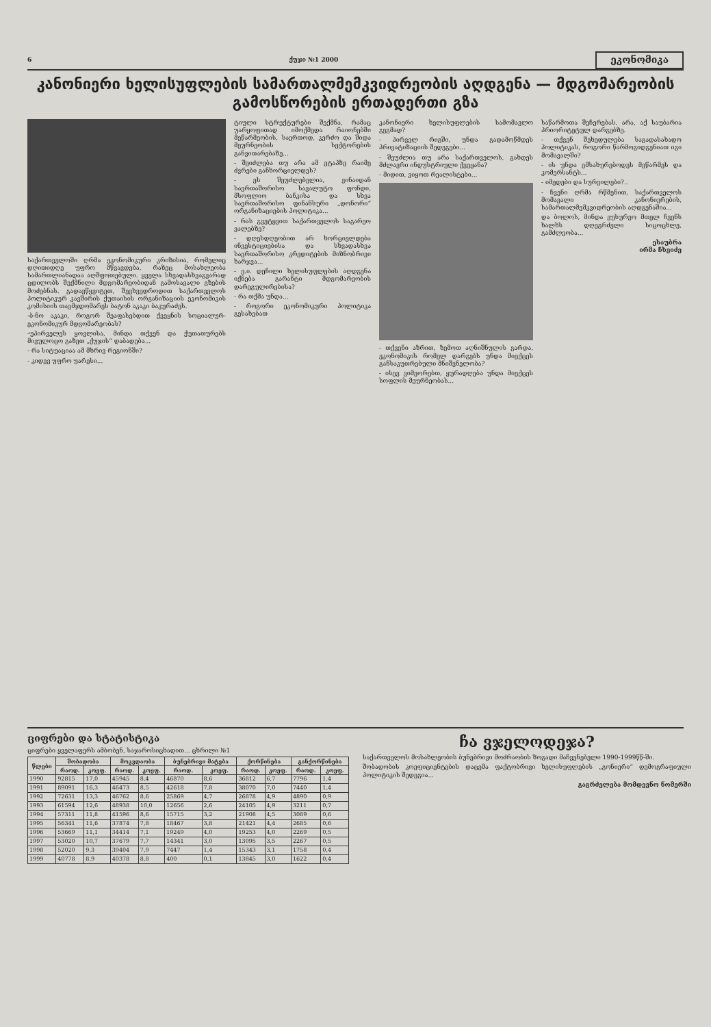6 ქუჯი №1 2000 ეკონომიკა
კანონიერი ხელისუფლების სამართალმემკვიდრეობის აღდგენა — მდგომარეობის გამოსწორების ერთადერთი გზა
საქართველოში ღრმა ეკონომიკური კრიზისია, რომელიც დღითიდღე უფრო მწვავდება, რაზეც მოსახლეობა სამართლიანადაა აღშფოთებული. ყველა სხვადასხვაგვარად ცდილობს შექმნილი მდგომარეობიდან გამოსავალი გზების მოძებნას. გადავწყვიტეთ, შევხვედროდით საქართველოს პოლიტიკურ კავშირის ქუთაისის ორგანიზაციის ეკონომიკის კომისიის თავმჯდომარეს ბატონ აკაკი ბაკურაძეს.
-ბ-ნო აკაკი, როგორ შეაფასებდით ქვეყნის სოციალურ-ეკონომიკურ მდგომარეობას?
-უპირველეს ყოვლისა, მინდა თქვენ და ქუთათურებს მივულოცო გაზეთ „ქუჯის“ დაბადება...
- რა სიტუაციაა ამ მხრივ რეგიონში?
- კიდევ უფრო უარესი...
ტიული სტრუქტურები შექმნა, რამაც უარყოფითად იმოქმედა რაიონებში მეწარმეობის, საერთოდ, კერძო და შიდა მეურნეობის სექტორების განვითარებაზე...
- შეიძლება თუ არა ამ ეტაპზე რაიმე ძვრები განხორციელდეს?
- ეს შეუძლებელია, ვინაიდან საერთაშორისო სავალუტო ფონდი, მსოფლიო ბანკისა და სხვა საერთაშორისო ფინანსური „დონორი“ ორგანიზაციების პოლიტიკა...
- რას გვეტყვით საქართველოს საგარეო ვალებზე?
- დღესდღეობით არ ხორციელდება ინვესტიციებისა და სხვადასხვა საერთაშორისო კრედიტების მიზნობრივი ხარჯვა...
- ე.ი. დეჩილი ხელისუფლების აღდგენა იქნება გარანტი მდგომარეობის დარეგულირებისა?
- რა თქმა უნდა...
- როგორი ეკონომიკური პოლიტიკა გესახებათ
კანონიერი ხელისუფლების სამომავლო გეგმად?
- პირველ რიგში, უნდა გადამოწმდეს პრივატიზაციის შედეგები...
- შეუძლია თუ არა საქართველოს, გახდეს მძლავრი ინდუსტრიული ქვეყანა?
- მიდით, ვიყოთ რეალისტები...
- თქვენი აზრით, ზემოთ აღნიშნულის გარდა, ეკონომიკის რომელ დარგებს უნდა მიექცეს განსაკუთრებული მნიშვნელობა?
- ისევ ვიმეორებთ, ყურადღება უნდა მიექცეს სოფლის მეურნეობას...
საწარმოთა შეჩერებას. არა, აქ საუბარია პრიორიტეტულ დარგებზე.
- თქვენ შეხედულება საგადასახადო პოლიტიკას, როგორი წარმოგიდგენიათ იგი მომავალში?
- ის უნდა ემსახურებოდეს მეწარმეს და კომერსანტს...
- იმედები და სურვილები?..
- ჩვენი ღრმა რწმენით, საქართველოს მომავალი კანონიერების, სამართალმემკვიდრეობის აღდგენაშია...
და ბოლოს, მინდა ვუსურვო მთელ ჩვენს ხალხს დღეგრძელი სიცოცხლე, გამძლეობა...
ესაუბრა
ირმა ჩხეიძე
ციფრები და სტატისტიკა
ციფრები ყველაფერს ამბობენ, საჯაროსიცხადით... ცხრილი №1
| წლები | შობადობა | | მოკვდაობა | | ბუნებრივი მატება | | ქორწინება | | განქორწინება | |
| --- | --- | --- | --- | --- | --- | --- | --- | --- | --- | --- |
| | რაოდ. | კოეფ. | რაოდ. | კოეფ. | რაოდ. | კოეფ. | რაოდ. | კოეფ. | რაოდ. | კოეფ. |
| 1990 | 92815 | 17,0 | 45945 | 8,4 | 46870 | 8,6 | 36812 | 6,7 | 7796 | 1,4 |
| 1991 | 89091 | 16,3 | 46473 | 8,5 | 42618 | 7,8 | 38070 | 7,0 | 7440 | 1,4 |
| 1992 | 72631 | 13,3 | 46762 | 8,6 | 25869 | 4,7 | 26878 | 4,9 | 4890 | 0,9 |
| 1993 | 61594 | 12,6 | 48938 | 10,0 | 12656 | 2,6 | 24105 | 4,9 | 3211 | 0,7 |
| 1994 | 57311 | 11,8 | 41596 | 8,6 | 15715 | 3,2 | 21908 | 4,5 | 3089 | 0,6 |
| 1995 | 56341 | 11,6 | 37874 | 7,8 | 18467 | 3,8 | 21421 | 4,4 | 2685 | 0,6 |
| 1996 | 53669 | 11,1 | 34414 | 7,1 | 19249 | 4,0 | 19253 | 4,0 | 2269 | 0,5 |
| 1997 | 53020 | 10,7 | 37679 | 7,7 | 14341 | 3,0 | 13095 | 3,5 | 2267 | 0,5 |
| 1998 | 52020 | 9,3 | 39404 | 7,9 | 7447 | 1,4 | 15343 | 3,1 | 1758 | 0,4 |
| 1999 | 40778 | 8,9 | 40378 | 8,8 | 400 | 0,1 | 13845 | 3,0 | 1622 | 0,4 |
ჩა ვჯელოდეჯა?
საქართველოს მოსახლეობის ბუნებრივი მოძრაობის ზოგადი მაჩვენებელი 1990-1999წწ-ში.
შობადობის კოეფიციენტების დაცემა ფაქტობრივი ხელისუფლების „გონიერი“ დემოგრაფიული პოლიტიკის შედეგია...
გაგრძელება მომდევნო ნომერში